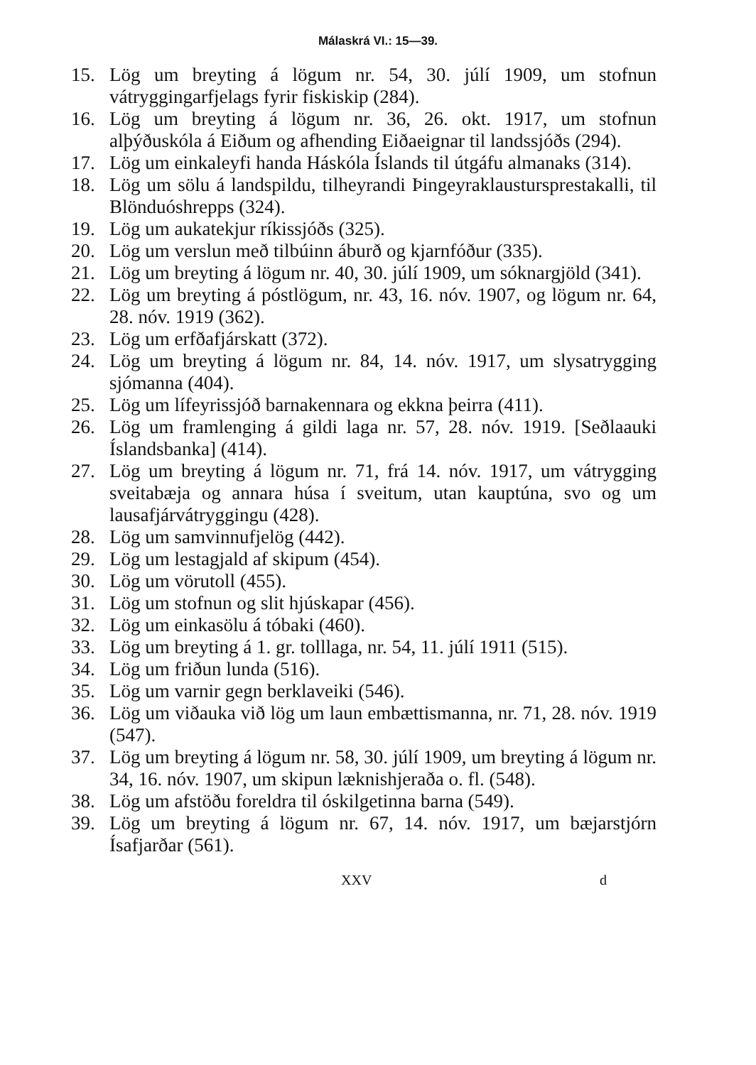Málaskrá VI.: 15—39.
15. Lög um breyting á lögum nr. 54, 30. júlí 1909, um stofnun vátryggingarfjelags fyrir fiskiskip (284).
16. Lög um breyting á lögum nr. 36, 26. okt. 1917, um stofnun alþýðuskóla á Eiðum og afhending Eiðaeignar til landssjóðs (294).
17. Lög um einkaleyfi handa Háskóla Íslands til útgáfu almanaks (314).
18. Lög um sölu á landspildu, tilheyrandi Þingeyraklaustursprestakalli, til Blönduóshrepps (324).
19. Lög um aukatekjur ríkissjóðs (325).
20. Lög um verslun með tilbúinn áburð og kjarnfóður (335).
21. Lög um breyting á lögum nr. 40, 30. júlí 1909, um sóknargjöld (341).
22. Lög um breyting á póstlögum, nr. 43, 16. nóv. 1907, og lögum nr. 64, 28. nóv. 1919 (362).
23. Lög um erfðafjárskatt (372).
24. Lög um breyting á lögum nr. 84, 14. nóv. 1917, um slysatrygging sjómanna (404).
25. Lög um lífeyrissjóð barnakennara og ekkna þeirra (411).
26. Lög um framlenging á gildi laga nr. 57, 28. nóv. 1919. [Seðlaauki Íslandsbanka] (414).
27. Lög um breyting á lögum nr. 71, frá 14. nóv. 1917, um vátrygging sveitabæja og annara húsa í sveitum, utan kauptúna, svo og um lausafjárvátryggingu (428).
28. Lög um samvinnufjelög (442).
29. Lög um lestagjald af skipum (454).
30. Lög um vörutoll (455).
31. Lög um stofnun og slit hjúskapar (456).
32. Lög um einkasölu á tóbaki (460).
33. Lög um breyting á 1. gr. tolllaga, nr. 54, 11. júlí 1911 (515).
34. Lög um friðun lunda (516).
35. Lög um varnir gegn berklaveiki (546).
36. Lög um viðauka við lög um laun embættismanna, nr. 71, 28. nóv. 1919 (547).
37. Lög um breyting á lögum nr. 58, 30. júlí 1909, um breyting á lögum nr. 34, 16. nóv. 1907, um skipun læknishjeraða o. fl. (548).
38. Lög um afstöðu foreldra til óskilgetinna barna (549).
39. Lög um breyting á lögum nr. 67, 14. nóv. 1917, um bæjarstjórn Ísafjarðar (561).
XXV d